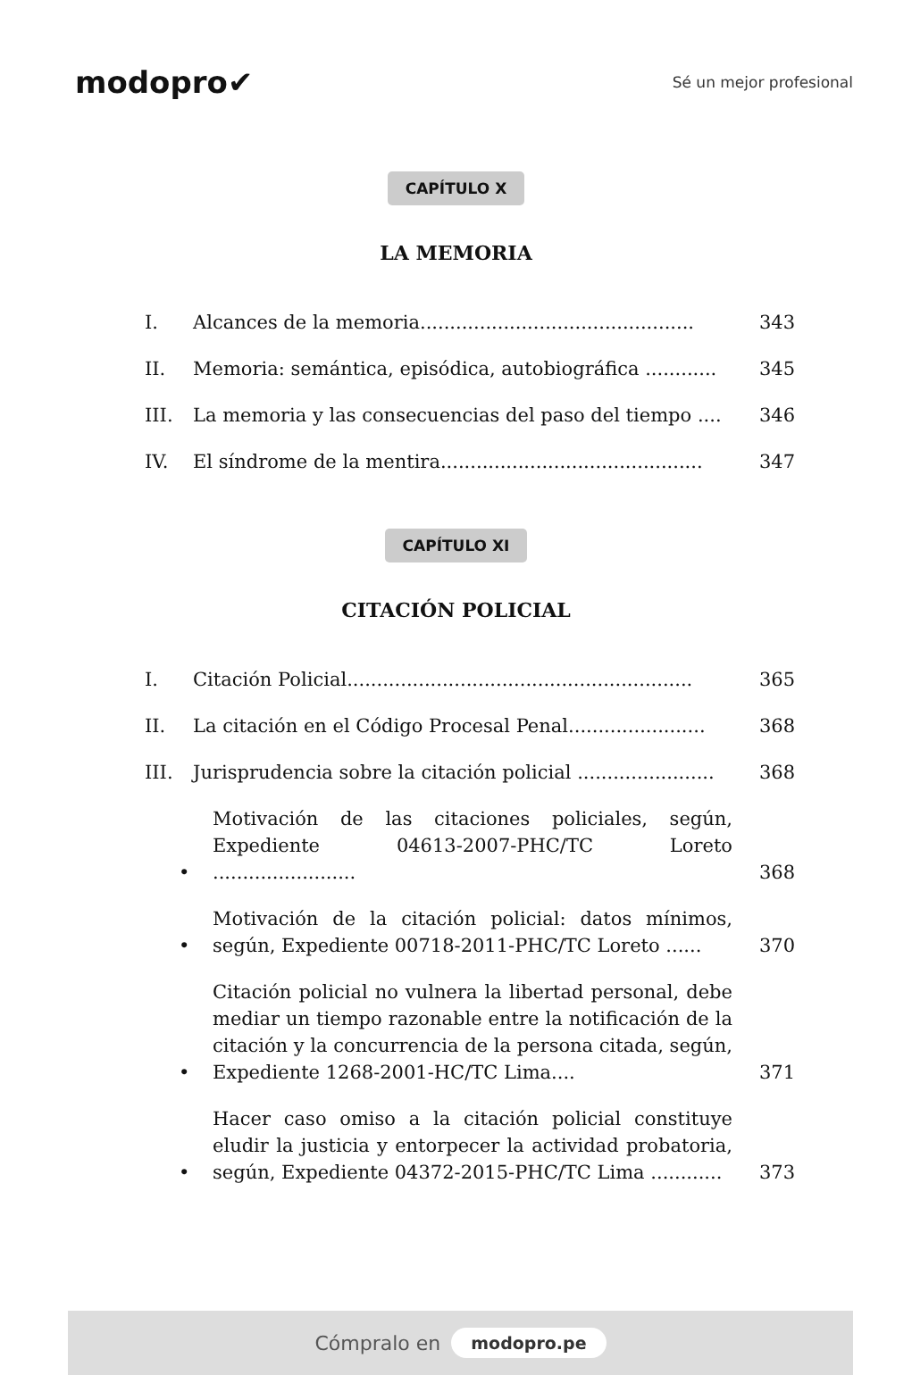modopro✔
Sé un mejor profesional
CAPÍTULO X
LA MEMORIA
I. Alcances de la memoria.............................................. 343
II. Memoria: semántica, episódica, autobiográfica ............ 345
III. La memoria y las consecuencias del paso del tiempo .... 346
IV. El síndrome de la mentira............................................ 347
CAPÍTULO XI
CITACIÓN POLICIAL
I. Citación Policial.......................................................... 365
II. La citación en el Código Procesal Penal....................... 368
III. Jurisprudencia sobre la citación policial ....................... 368
• Motivación de las citaciones policiales, según, Expediente 04613-2007-PHC/TC Loreto ........................ 368
• Motivación de la citación policial: datos mínimos, según, Expediente 00718-2011-PHC/TC Loreto ...... 370
• Citación policial no vulnera la libertad personal, debe mediar un tiempo razonable entre la notificación de la citación y la concurrencia de la persona citada, según, Expediente 1268-2001-HC/TC Lima.... 371
• Hacer caso omiso a la citación policial constituye eludir la justicia y entorpecer la actividad probatoria, según, Expediente 04372-2015-PHC/TC Lima ............ 373
Cómpralo en modopro.pe